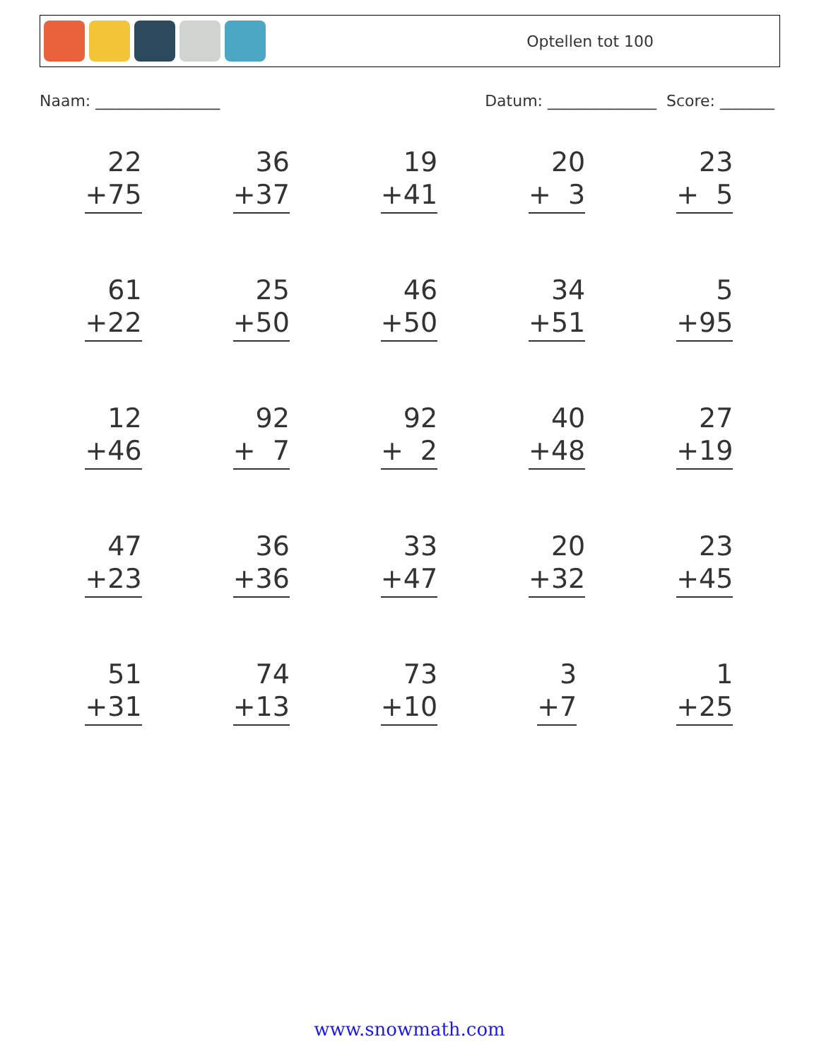Optellen tot 100
Naam: ________________ Datum: ______________ Score: _______
| 22 +75 | 36 +37 | 19 +41 | 20 + 3 | 23 + 5 |
| 61 +22 | 25 +50 | 46 +50 | 34 +51 | 5 +95 |
| 12 +46 | 92 + 7 | 92 + 2 | 40 +48 | 27 +19 |
| 47 +23 | 36 +36 | 33 +47 | 20 +32 | 23 +45 |
| 51 +31 | 74 +13 | 73 +10 | 3 +7 | 1 +25 |
www.snowmath.com